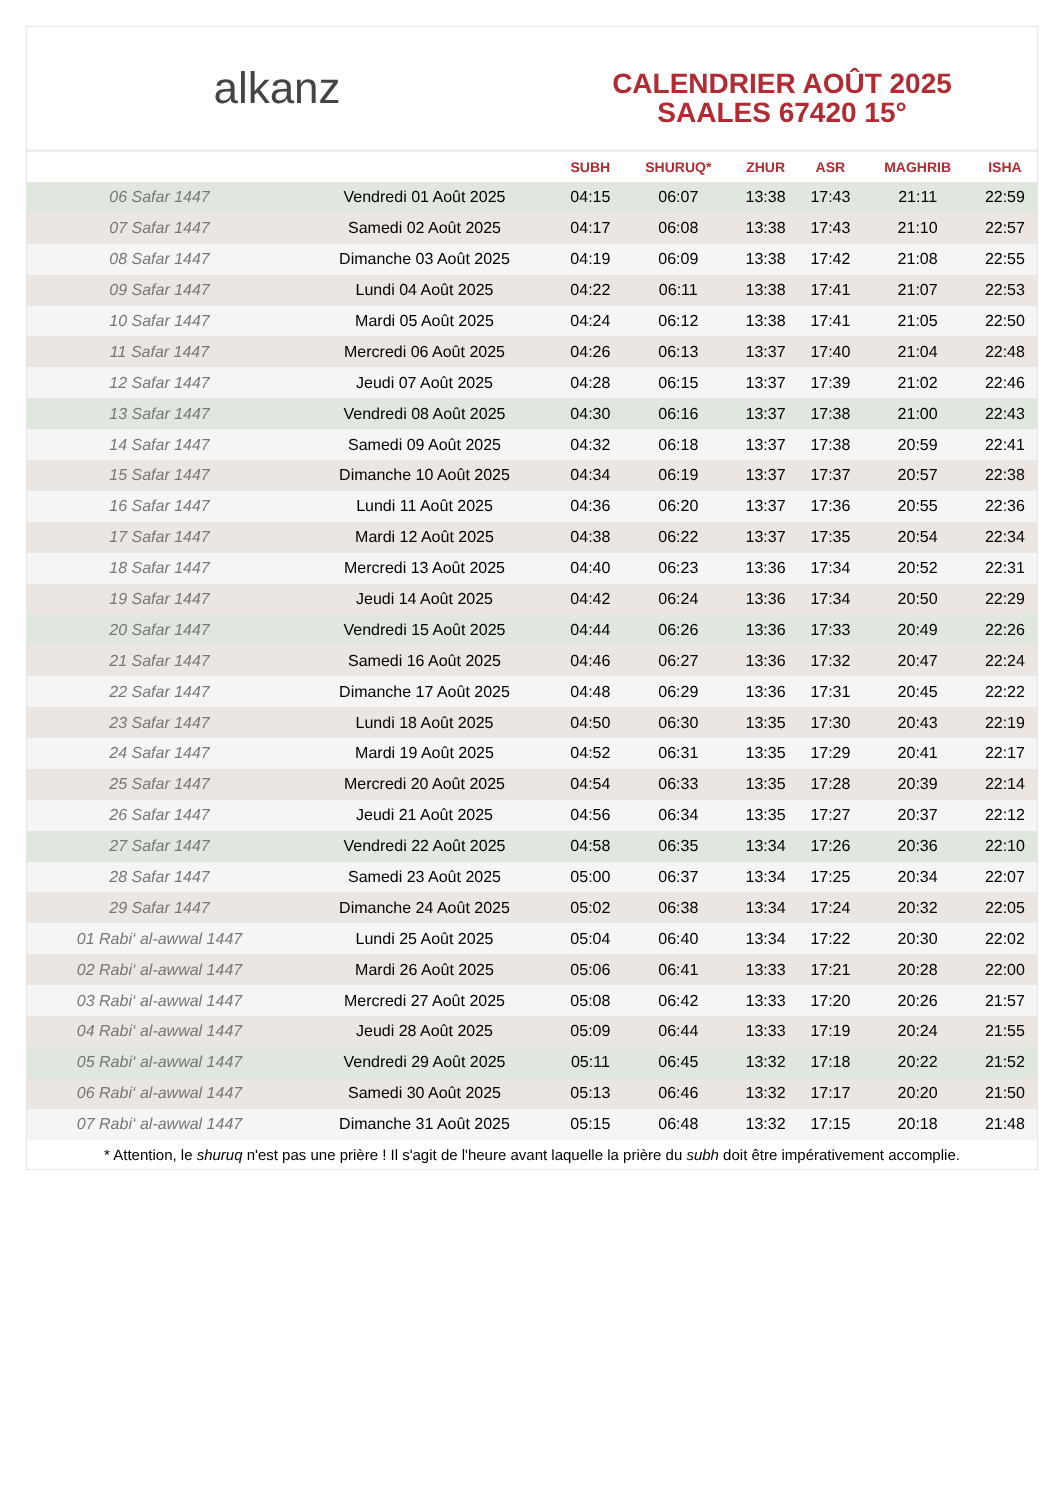alkanz
CALENDRIER AOÛT 2025
SAALES 67420 15°
| | | SUBH | SHURUQ* | ZHUR | ASR | MAGHRIB | ISHA |
| --- | --- | --- | --- | --- | --- | --- | --- |
| 06 Safar 1447 | Vendredi 01 Août 2025 | 04:15 | 06:07 | 13:38 | 17:43 | 21:11 | 22:59 |
| 07 Safar 1447 | Samedi 02 Août 2025 | 04:17 | 06:08 | 13:38 | 17:43 | 21:10 | 22:57 |
| 08 Safar 1447 | Dimanche 03 Août 2025 | 04:19 | 06:09 | 13:38 | 17:42 | 21:08 | 22:55 |
| 09 Safar 1447 | Lundi 04 Août 2025 | 04:22 | 06:11 | 13:38 | 17:41 | 21:07 | 22:53 |
| 10 Safar 1447 | Mardi 05 Août 2025 | 04:24 | 06:12 | 13:38 | 17:41 | 21:05 | 22:50 |
| 11 Safar 1447 | Mercredi 06 Août 2025 | 04:26 | 06:13 | 13:37 | 17:40 | 21:04 | 22:48 |
| 12 Safar 1447 | Jeudi 07 Août 2025 | 04:28 | 06:15 | 13:37 | 17:39 | 21:02 | 22:46 |
| 13 Safar 1447 | Vendredi 08 Août 2025 | 04:30 | 06:16 | 13:37 | 17:38 | 21:00 | 22:43 |
| 14 Safar 1447 | Samedi 09 Août 2025 | 04:32 | 06:18 | 13:37 | 17:38 | 20:59 | 22:41 |
| 15 Safar 1447 | Dimanche 10 Août 2025 | 04:34 | 06:19 | 13:37 | 17:37 | 20:57 | 22:38 |
| 16 Safar 1447 | Lundi 11 Août 2025 | 04:36 | 06:20 | 13:37 | 17:36 | 20:55 | 22:36 |
| 17 Safar 1447 | Mardi 12 Août 2025 | 04:38 | 06:22 | 13:37 | 17:35 | 20:54 | 22:34 |
| 18 Safar 1447 | Mercredi 13 Août 2025 | 04:40 | 06:23 | 13:36 | 17:34 | 20:52 | 22:31 |
| 19 Safar 1447 | Jeudi 14 Août 2025 | 04:42 | 06:24 | 13:36 | 17:34 | 20:50 | 22:29 |
| 20 Safar 1447 | Vendredi 15 Août 2025 | 04:44 | 06:26 | 13:36 | 17:33 | 20:49 | 22:26 |
| 21 Safar 1447 | Samedi 16 Août 2025 | 04:46 | 06:27 | 13:36 | 17:32 | 20:47 | 22:24 |
| 22 Safar 1447 | Dimanche 17 Août 2025 | 04:48 | 06:29 | 13:36 | 17:31 | 20:45 | 22:22 |
| 23 Safar 1447 | Lundi 18 Août 2025 | 04:50 | 06:30 | 13:35 | 17:30 | 20:43 | 22:19 |
| 24 Safar 1447 | Mardi 19 Août 2025 | 04:52 | 06:31 | 13:35 | 17:29 | 20:41 | 22:17 |
| 25 Safar 1447 | Mercredi 20 Août 2025 | 04:54 | 06:33 | 13:35 | 17:28 | 20:39 | 22:14 |
| 26 Safar 1447 | Jeudi 21 Août 2025 | 04:56 | 06:34 | 13:35 | 17:27 | 20:37 | 22:12 |
| 27 Safar 1447 | Vendredi 22 Août 2025 | 04:58 | 06:35 | 13:34 | 17:26 | 20:36 | 22:10 |
| 28 Safar 1447 | Samedi 23 Août 2025 | 05:00 | 06:37 | 13:34 | 17:25 | 20:34 | 22:07 |
| 29 Safar 1447 | Dimanche 24 Août 2025 | 05:02 | 06:38 | 13:34 | 17:24 | 20:32 | 22:05 |
| 01 Rabi‘ al-awwal 1447 | Lundi 25 Août 2025 | 05:04 | 06:40 | 13:34 | 17:22 | 20:30 | 22:02 |
| 02 Rabi‘ al-awwal 1447 | Mardi 26 Août 2025 | 05:06 | 06:41 | 13:33 | 17:21 | 20:28 | 22:00 |
| 03 Rabi‘ al-awwal 1447 | Mercredi 27 Août 2025 | 05:08 | 06:42 | 13:33 | 17:20 | 20:26 | 21:57 |
| 04 Rabi‘ al-awwal 1447 | Jeudi 28 Août 2025 | 05:09 | 06:44 | 13:33 | 17:19 | 20:24 | 21:55 |
| 05 Rabi‘ al-awwal 1447 | Vendredi 29 Août 2025 | 05:11 | 06:45 | 13:32 | 17:18 | 20:22 | 21:52 |
| 06 Rabi‘ al-awwal 1447 | Samedi 30 Août 2025 | 05:13 | 06:46 | 13:32 | 17:17 | 20:20 | 21:50 |
| 07 Rabi‘ al-awwal 1447 | Dimanche 31 Août 2025 | 05:15 | 06:48 | 13:32 | 17:15 | 20:18 | 21:48 |
* Attention, le shuruq n'est pas une prière ! Il s'agit de l'heure avant laquelle la prière du subh doit être impérativement accomplie.